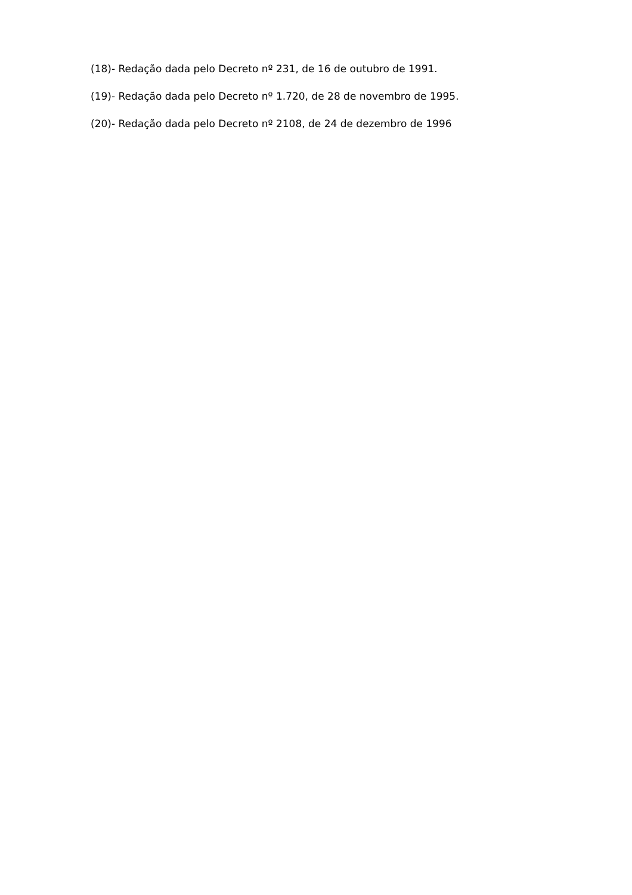(18)- Redação dada pelo Decreto nº 231, de 16 de outubro de 1991.
(19)- Redação dada pelo Decreto nº 1.720, de 28 de novembro de 1995.
(20)- Redação dada pelo Decreto nº 2108, de 24 de dezembro de 1996